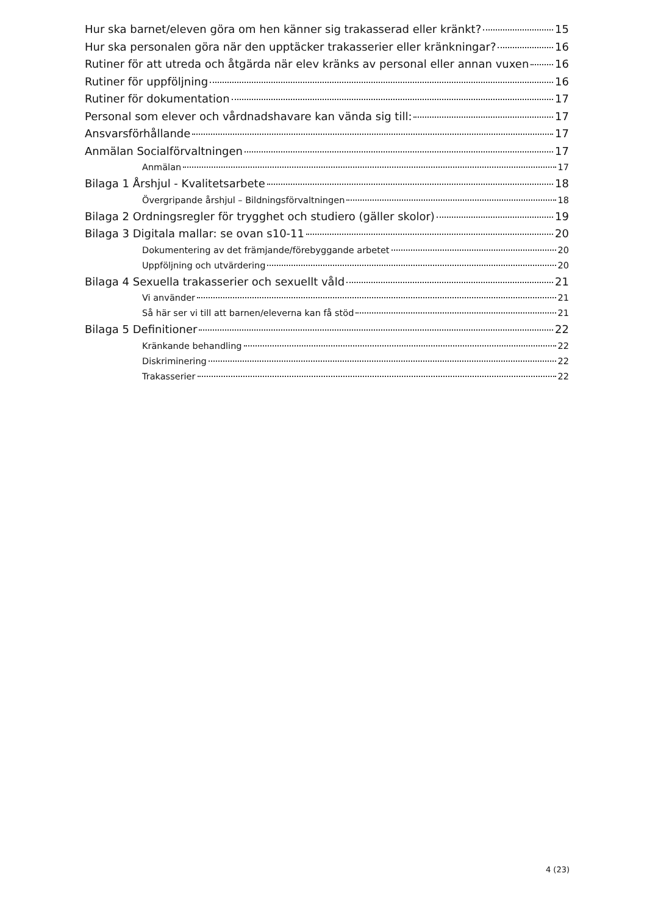Hur ska barnet/eleven göra om hen känner sig trakasserad eller kränkt? 15
Hur ska personalen göra när den upptäcker trakasserier eller kränkningar? 16
Rutiner för att utreda och åtgärda när elev kränks av personal eller annan vuxen 16
Rutiner för uppföljning 16
Rutiner för dokumentation 17
Personal som elever och vårdnadshavare kan vända sig till: 17
Ansvarsförhållande 17
Anmälan Socialförvaltningen 17
Anmälan 17
Bilaga 1 Årshjul - Kvalitetsarbete 18
Övergripande årshjul – Bildningsförvaltningen 18
Bilaga 2 Ordningsregler för trygghet och studiero (gäller skolor) 19
Bilaga 3 Digitala mallar: se ovan s10-11 20
Dokumentering av det främjande/förebyggande arbetet 20
Uppföljning och utvärdering 20
Bilaga 4 Sexuella trakasserier och sexuellt våld 21
Vi använder 21
Så här ser vi till att barnen/eleverna kan få stöd 21
Bilaga 5 Definitioner 22
Kränkande behandling 22
Diskriminering 22
Trakasserier 22
4 (23)